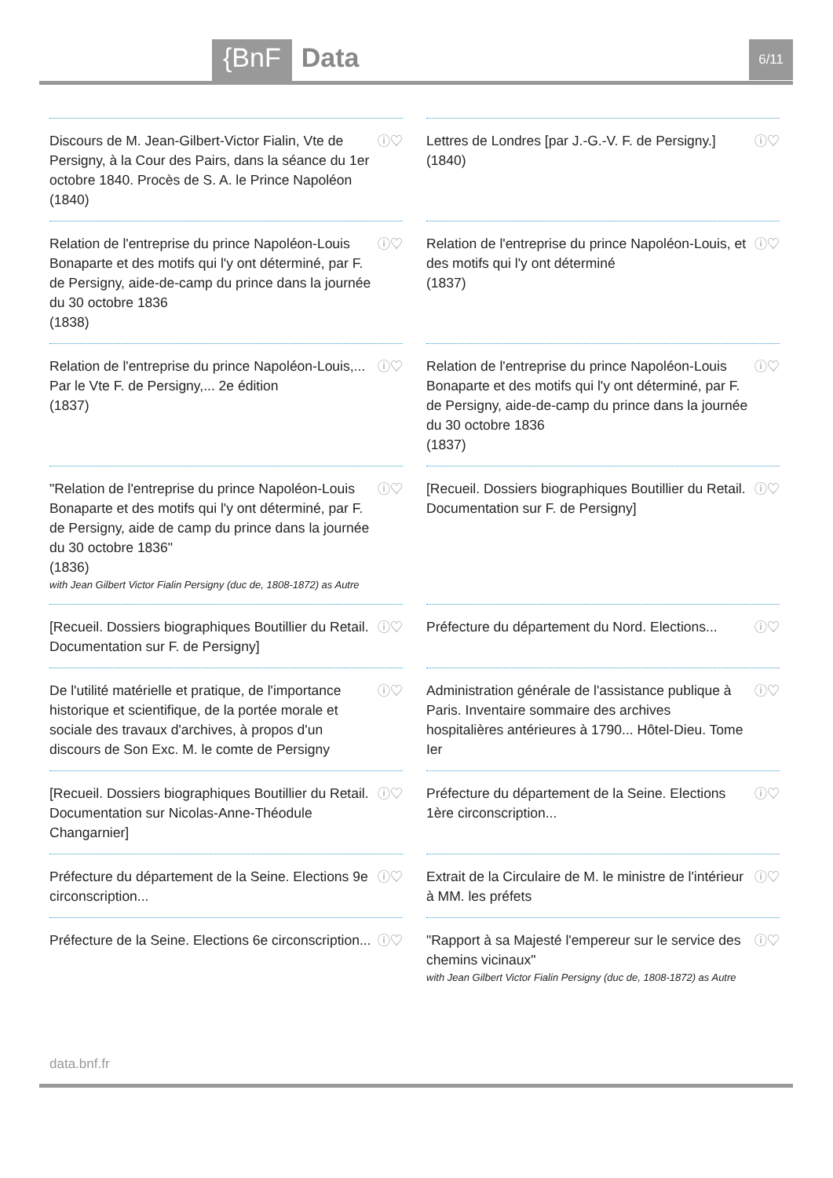{BnF Data 6/11
Discours de M. Jean-Gilbert-Victor Fialin, Vte de Persigny, à la Cour des Pairs, dans la séance du 1er octobre 1840. Procès de S. A. le Prince Napoléon (1840)
ⓘ♡
Lettres de Londres [par J.-G.-V. F. de Persigny.]
(1840)
ⓘ♡
Relation de l'entreprise du prince Napoléon-Louis Bonaparte et des motifs qui l'y ont déterminé, par F. de Persigny, aide-de-camp du prince dans la journée du 30 octobre 1836
(1838)
ⓘ♡
Relation de l'entreprise du prince Napoléon-Louis, et des motifs qui l'y ont déterminé
(1837)
ⓘ♡
Relation de l'entreprise du prince Napoléon-Louis,... Par le Vte F. de Persigny,... 2e édition
(1837)
ⓘ♡
Relation de l'entreprise du prince Napoléon-Louis Bonaparte et des motifs qui l'y ont déterminé, par F. de Persigny, aide-de-camp du prince dans la journée du 30 octobre 1836
(1837)
ⓘ♡
"Relation de l'entreprise du prince Napoléon-Louis Bonaparte et des motifs qui l'y ont déterminé, par F. de Persigny, aide de camp du prince dans la journée du 30 octobre 1836"
(1836)
with Jean Gilbert Victor Fialin Persigny (duc de, 1808-1872) as Autre
ⓘ♡
[Recueil. Dossiers biographiques Boutillier du Retail. Documentation sur F. de Persigny]
ⓘ♡
[Recueil. Dossiers biographiques Boutillier du Retail. Documentation sur F. de Persigny]
ⓘ♡
Préfecture du département du Nord. Elections...
ⓘ♡
De l'utilité matérielle et pratique, de l'importance historique et scientifique, de la portée morale et sociale des travaux d'archives, à propos d'un discours de Son Exc. M. le comte de Persigny
ⓘ♡
Administration générale de l'assistance publique à Paris. Inventaire sommaire des archives hospitalières antérieures à 1790... Hôtel-Dieu. Tome Ier
ⓘ♡
[Recueil. Dossiers biographiques Boutillier du Retail. Documentation sur Nicolas-Anne-Théodule Changarnier]
ⓘ♡
Préfecture du département de la Seine. Elections 1ère circonscription...
ⓘ♡
Préfecture du département de la Seine. Elections 9e circonscription...
ⓘ♡
Extrait de la Circulaire de M. le ministre de l'intérieur à MM. les préfets
ⓘ♡
Préfecture de la Seine. Elections 6e circonscription...
ⓘ♡
"Rapport à sa Majesté l'empereur sur le service des chemins vicinaux"
with Jean Gilbert Victor Fialin Persigny (duc de, 1808-1872) as Autre
ⓘ♡
data.bnf.fr